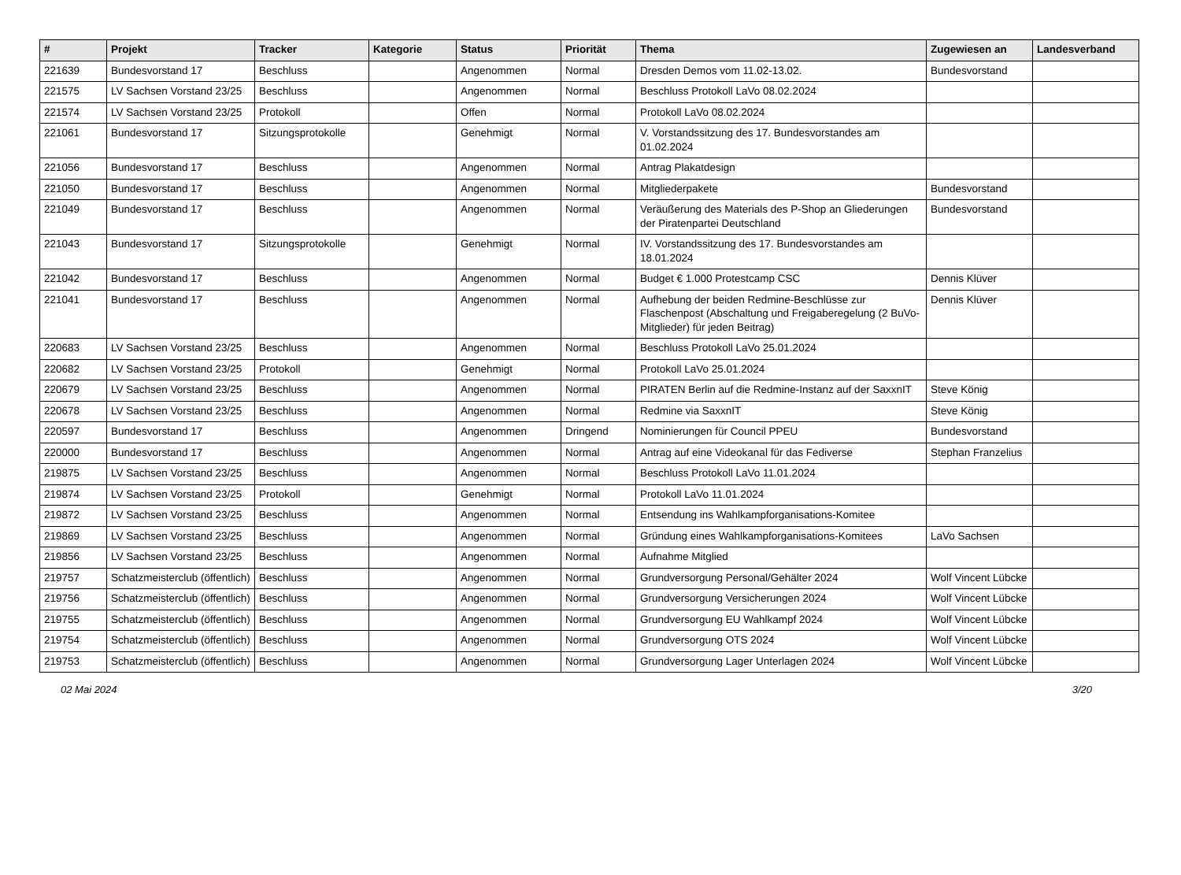| # | Projekt | Tracker | Kategorie | Status | Priorität | Thema | Zugewiesen an | Landesverband |
| --- | --- | --- | --- | --- | --- | --- | --- | --- |
| 221639 | Bundesvorstand 17 | Beschluss | | Angenommen | Normal | Dresden Demos vom 11.02-13.02. | Bundesvorstand | |
| 221575 | LV Sachsen Vorstand 23/25 | Beschluss | | Angenommen | Normal | Beschluss Protokoll LaVo 08.02.2024 | | |
| 221574 | LV Sachsen Vorstand 23/25 | Protokoll | | Offen | Normal | Protokoll LaVo 08.02.2024 | | |
| 221061 | Bundesvorstand 17 | Sitzungsprotokolle | | Genehmigt | Normal | V. Vorstandssitzung des 17. Bundesvorstandes am 01.02.2024 | | |
| 221056 | Bundesvorstand 17 | Beschluss | | Angenommen | Normal | Antrag Plakatdesign | | |
| 221050 | Bundesvorstand 17 | Beschluss | | Angenommen | Normal | Mitgliederpakete | Bundesvorstand | |
| 221049 | Bundesvorstand 17 | Beschluss | | Angenommen | Normal | Veräußerung des Materials des P-Shop an Gliederungen der Piratenpartei Deutschland | Bundesvorstand | |
| 221043 | Bundesvorstand 17 | Sitzungsprotokolle | | Genehmigt | Normal | IV. Vorstandssitzung des 17. Bundesvorstandes am 18.01.2024 | | |
| 221042 | Bundesvorstand 17 | Beschluss | | Angenommen | Normal | Budget € 1.000 Protestcamp CSC | Dennis Klüver | |
| 221041 | Bundesvorstand 17 | Beschluss | | Angenommen | Normal | Aufhebung der beiden Redmine-Beschlüsse zur Flaschenpost (Abschaltung und Freigaberegelung (2 BuVo-Mitglieder) für jeden Beitrag) | Dennis Klüver | |
| 220683 | LV Sachsen Vorstand 23/25 | Beschluss | | Angenommen | Normal | Beschluss Protokoll LaVo 25.01.2024 | | |
| 220682 | LV Sachsen Vorstand 23/25 | Protokoll | | Genehmigt | Normal | Protokoll LaVo 25.01.2024 | | |
| 220679 | LV Sachsen Vorstand 23/25 | Beschluss | | Angenommen | Normal | PIRATEN Berlin auf die Redmine-Instanz auf der SaxxnIT | Steve König | |
| 220678 | LV Sachsen Vorstand 23/25 | Beschluss | | Angenommen | Normal | Redmine via SaxxnIT | Steve König | |
| 220597 | Bundesvorstand 17 | Beschluss | | Angenommen | Dringend | Nominierungen für Council PPEU | Bundesvorstand | |
| 220000 | Bundesvorstand 17 | Beschluss | | Angenommen | Normal | Antrag auf eine Videokanal für das Fediverse | Stephan Franzelius | |
| 219875 | LV Sachsen Vorstand 23/25 | Beschluss | | Angenommen | Normal | Beschluss Protokoll LaVo 11.01.2024 | | |
| 219874 | LV Sachsen Vorstand 23/25 | Protokoll | | Genehmigt | Normal | Protokoll LaVo 11.01.2024 | | |
| 219872 | LV Sachsen Vorstand 23/25 | Beschluss | | Angenommen | Normal | Entsendung ins Wahlkampforganisations-Komitee | | |
| 219869 | LV Sachsen Vorstand 23/25 | Beschluss | | Angenommen | Normal | Gründung eines Wahlkampforganisations-Komitees | LaVo Sachsen | |
| 219856 | LV Sachsen Vorstand 23/25 | Beschluss | | Angenommen | Normal | Aufnahme Mitglied | | |
| 219757 | Schatzmeisterclub (öffentlich) | Beschluss | | Angenommen | Normal | Grundversorgung Personal/Gehälter 2024 | Wolf Vincent Lübcke | |
| 219756 | Schatzmeisterclub (öffentlich) | Beschluss | | Angenommen | Normal | Grundversorgung Versicherungen 2024 | Wolf Vincent Lübcke | |
| 219755 | Schatzmeisterclub (öffentlich) | Beschluss | | Angenommen | Normal | Grundversorgung EU Wahlkampf 2024 | Wolf Vincent Lübcke | |
| 219754 | Schatzmeisterclub (öffentlich) | Beschluss | | Angenommen | Normal | Grundversorgung OTS 2024 | Wolf Vincent Lübcke | |
| 219753 | Schatzmeisterclub (öffentlich) | Beschluss | | Angenommen | Normal | Grundversorgung Lager Unterlagen 2024 | Wolf Vincent Lübcke | |
02 Mai 2024 3/20